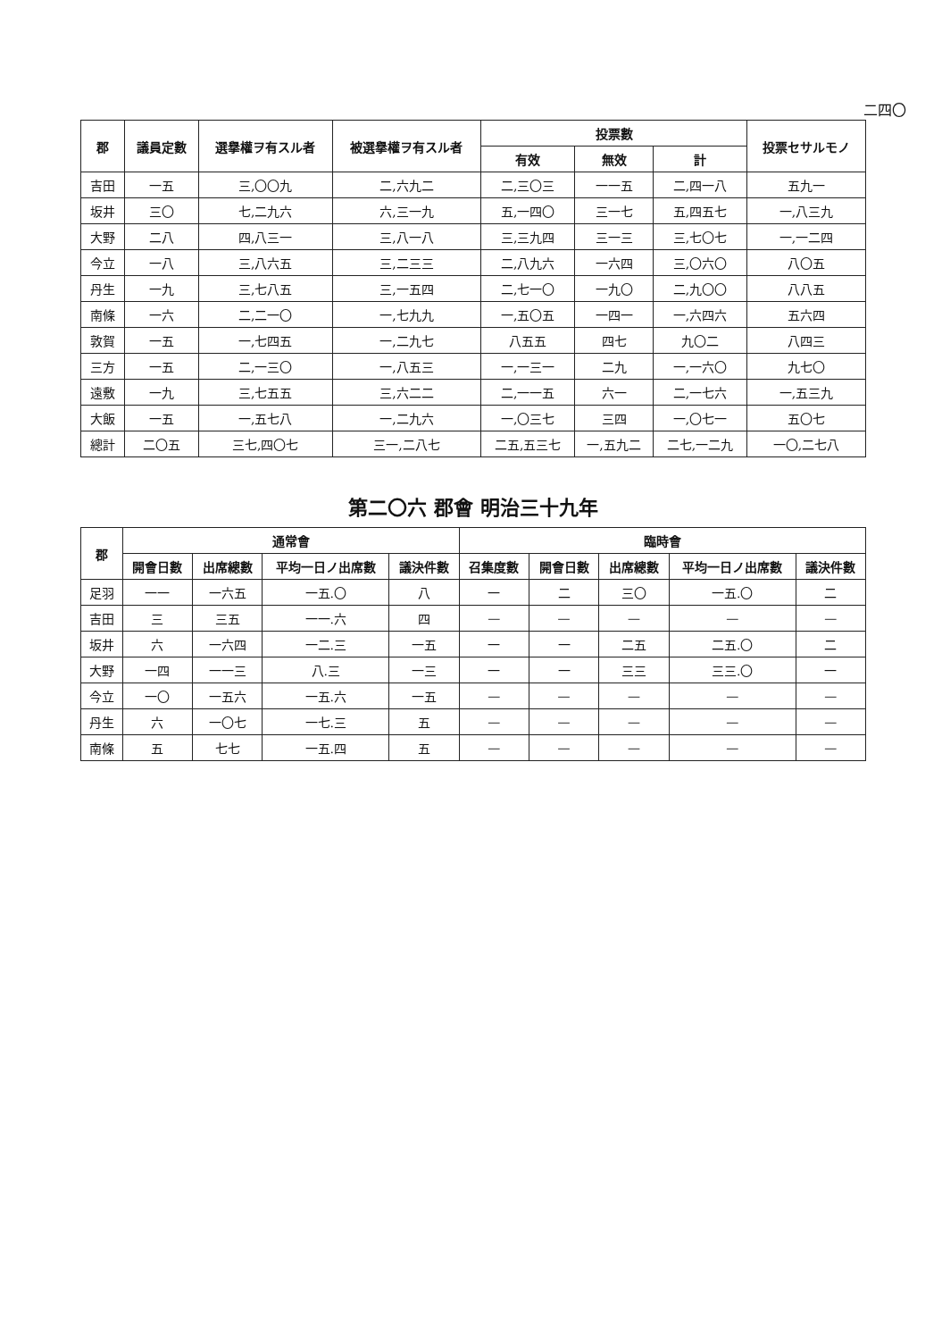二四〇
| 郡 | 議員定數 | 選擧權ヲ有スル者 | 被選擧權ヲ有スル者 | 投票數 | | | 投票セサルモノ |
| --- | --- | --- | --- | --- | --- | --- | --- |
| | | | | 有效 | 無效 | 計 | |
| 吉田 | 一五 | 三,〇〇九 | 二,六九二 | 二,三〇三 | 一一五 | 二,四一八 | 五九一 |
| 坂井 | 三〇 | 七,二九六 | 六,三一九 | 五,一四〇 | 三一七 | 五,四五七 | 一,八三九 |
| 大野 | 二八 | 四,八三一 | 三,八一八 | 三,三九四 | 三一三 | 三,七〇七 | 一,一二四 |
| 今立 | 一八 | 三,八六五 | 三,二三三 | 二,八九六 | 一六四 | 三,〇六〇 | 八〇五 |
| 丹生 | 一九 | 三,七八五 | 三,一五四 | 二,七一〇 | 一九〇 | 二,九〇〇 | 八八五 |
| 南條 | 一六 | 二,二一〇 | 一,七九九 | 一,五〇五 | 一四一 | 一,六四六 | 五六四 |
| 敦賀 | 一五 | 一,七四五 | 一,二九七 | 八五五 | 四七 | 九〇二 | 八四三 |
| 三方 | 一五 | 二,一三〇 | 一,八五三 | 一,一三一 | 二九 | 一,一六〇 | 九七〇 |
| 遠敷 | 一九 | 三,七五五 | 三,六二二 | 二,一一五 | 六一 | 二,一七六 | 一,五三九 |
| 大飯 | 一五 | 一,五七八 | 一,二九六 | 一,〇三七 | 三四 | 一,〇七一 | 五〇七 |
| 總計 | 二〇五 | 三七,四〇七 | 三一,二八七 | 二五,五三七 | 一,五九二 | 二七,一二九 | 一〇,二七八 |
第二〇六 郡會 明治三十九年
| 郡 | 通常會 | | | | 臨時會 | | | | |
| --- | --- | --- | --- | --- | --- | --- | --- | --- | --- |
| | 開會日數 | 出席總數 | 平均一日ノ出席數 | 議決件數 | 召集度數 | 開會日數 | 出席總數 | 平均一日ノ出席數 | 議決件數 |
| 足羽 | 一一 | 一六五 | 一五.〇 | 八 | 一 | 二 | 三〇 | 一五.〇 | 二 |
| 吉田 | 三 | 三五 | 一一.六 | 四 | — | — | — | — | — |
| 坂井 | 六 | 一六四 | 一二.三 | 一五 | 一 | 一 | 二五 | 二五.〇 | 二 |
| 大野 | 一四 | 一一三 | 八.三 | 一三 | 一 | 一 | 三三 | 三三.〇 | 一 |
| 今立 | 一〇 | 一五六 | 一五.六 | 一五 | — | — | — | — | — |
| 丹生 | 六 | 一〇七 | 一七.三 | 五 | — | — | — | — | — |
| 南條 | 五 | 七七 | 一五.四 | 五 | — | — | — | — | — |